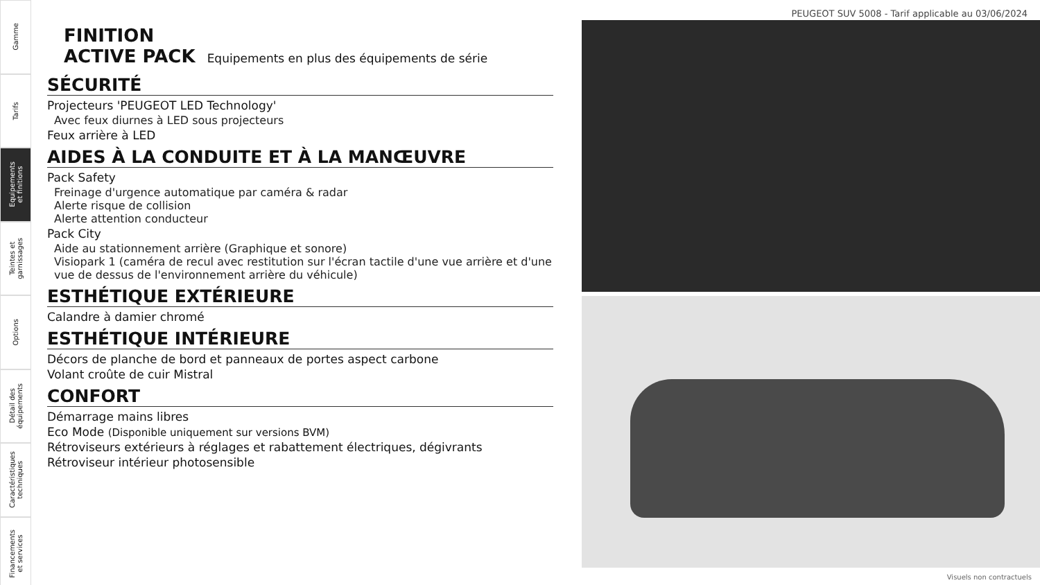Gamme
Tarifs
Equipements
et finitions
Teintes et
garnissages
Options
Détail des
équipements
Caractéristiques
techniques
Financements
et services
PEUGEOT SUV 5008 - Tarif applicable au 03/06/2024
FINITION
ACTIVE PACK Equipements en plus des équipements de série
SÉCURITÉ
Projecteurs 'PEUGEOT LED Technology'
Avec feux diurnes à LED sous projecteurs
Feux arrière à LED
AIDES À LA CONDUITE ET À LA MANŒUVRE
Pack Safety
Freinage d'urgence automatique par caméra & radar
Alerte risque de collision
Alerte attention conducteur
Pack City
Aide au stationnement arrière (Graphique et sonore)
Visiopark 1 (caméra de recul avec restitution sur l'écran tactile d'une vue arrière et d'une vue de dessus de l'environnement arrière du véhicule)
ESTHÉTIQUE EXTÉRIEURE
Calandre à damier chromé
ESTHÉTIQUE INTÉRIEURE
Décors de planche de bord et panneaux de portes aspect carbone
Volant croûte de cuir Mistral
CONFORT
Démarrage mains libres
Eco Mode (Disponible uniquement sur versions BVM)
Rétroviseurs extérieurs à réglages et rabattement électriques, dégivrants
Rétroviseur intérieur photosensible
Visuels non contractuels